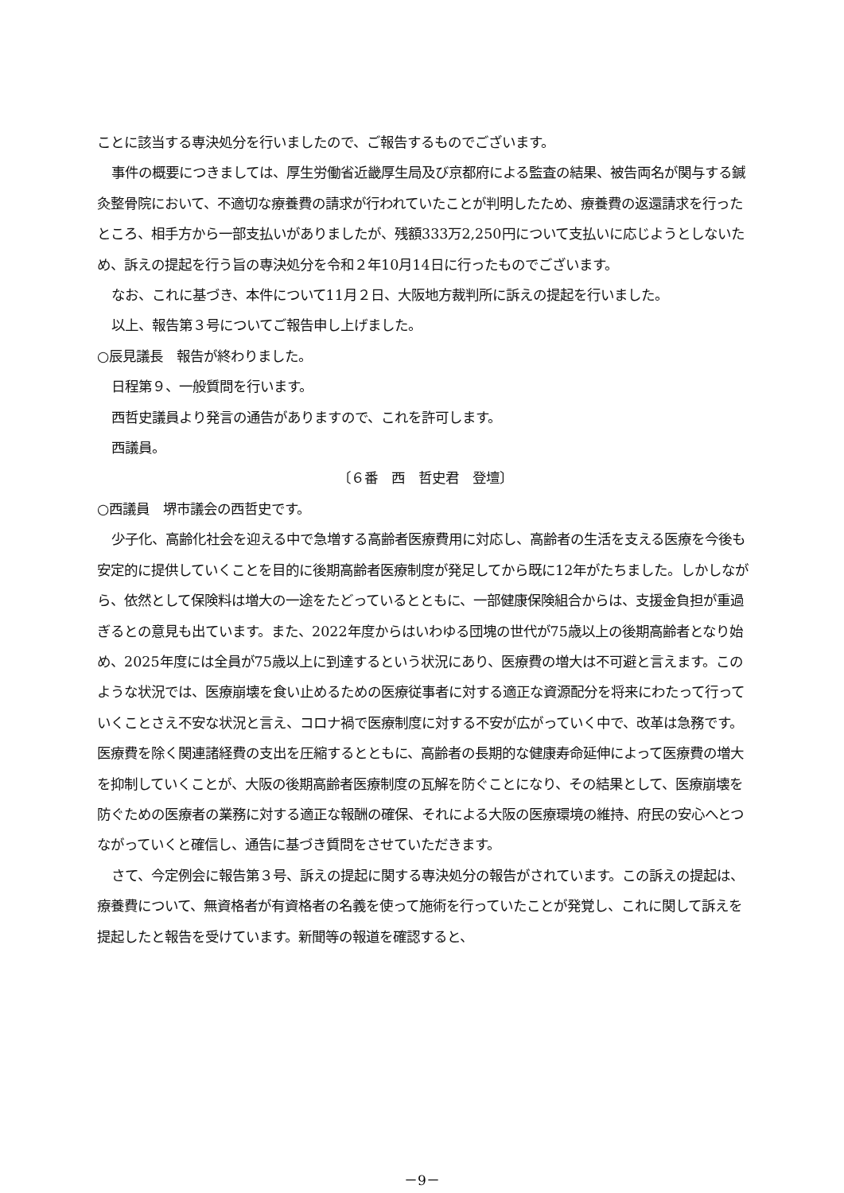ことに該当する専決処分を行いましたので、ご報告するものでございます。
事件の概要につきましては、厚生労働省近畿厚生局及び京都府による監査の結果、被告両名が関与する鍼灸整骨院において、不適切な療養費の請求が行われていたことが判明したため、療養費の返還請求を行ったところ、相手方から一部支払いがありましたが、残額333万2,250円について支払いに応じようとしないため、訴えの提起を行う旨の専決処分を令和２年10月14日に行ったものでございます。
なお、これに基づき、本件について11月２日、大阪地方裁判所に訴えの提起を行いました。
以上、報告第３号についてご報告申し上げました。
○辰見議長　報告が終わりました。
日程第９、一般質問を行います。
西哲史議員より発言の通告がありますので、これを許可します。
西議員。
〔６番　西　哲史君　登壇〕
○西議員　堺市議会の西哲史です。
少子化、高齢化社会を迎える中で急増する高齢者医療費用に対応し、高齢者の生活を支える医療を今後も安定的に提供していくことを目的に後期高齢者医療制度が発足してから既に12年がたちました。しかしながら、依然として保険料は増大の一途をたどっているとともに、一部健康保険組合からは、支援金負担が重過ぎるとの意見も出ています。また、2022年度からはいわゆる団塊の世代が75歳以上の後期高齢者となり始め、2025年度には全員が75歳以上に到達するという状況にあり、医療費の増大は不可避と言えます。このような状況では、医療崩壊を食い止めるための医療従事者に対する適正な資源配分を将来にわたって行っていくことさえ不安な状況と言え、コロナ禍で医療制度に対する不安が広がっていく中で、改革は急務です。医療費を除く関連諸経費の支出を圧縮するとともに、高齢者の長期的な健康寿命延伸によって医療費の増大を抑制していくことが、大阪の後期高齢者医療制度の瓦解を防ぐことになり、その結果として、医療崩壊を防ぐための医療者の業務に対する適正な報酬の確保、それによる大阪の医療環境の維持、府民の安心へとつながっていくと確信し、通告に基づき質問をさせていただきます。
さて、今定例会に報告第３号、訴えの提起に関する専決処分の報告がされています。この訴えの提起は、療養費について、無資格者が有資格者の名義を使って施術を行っていたことが発覚し、これに関して訴えを提起したと報告を受けています。新聞等の報道を確認すると、
－9－